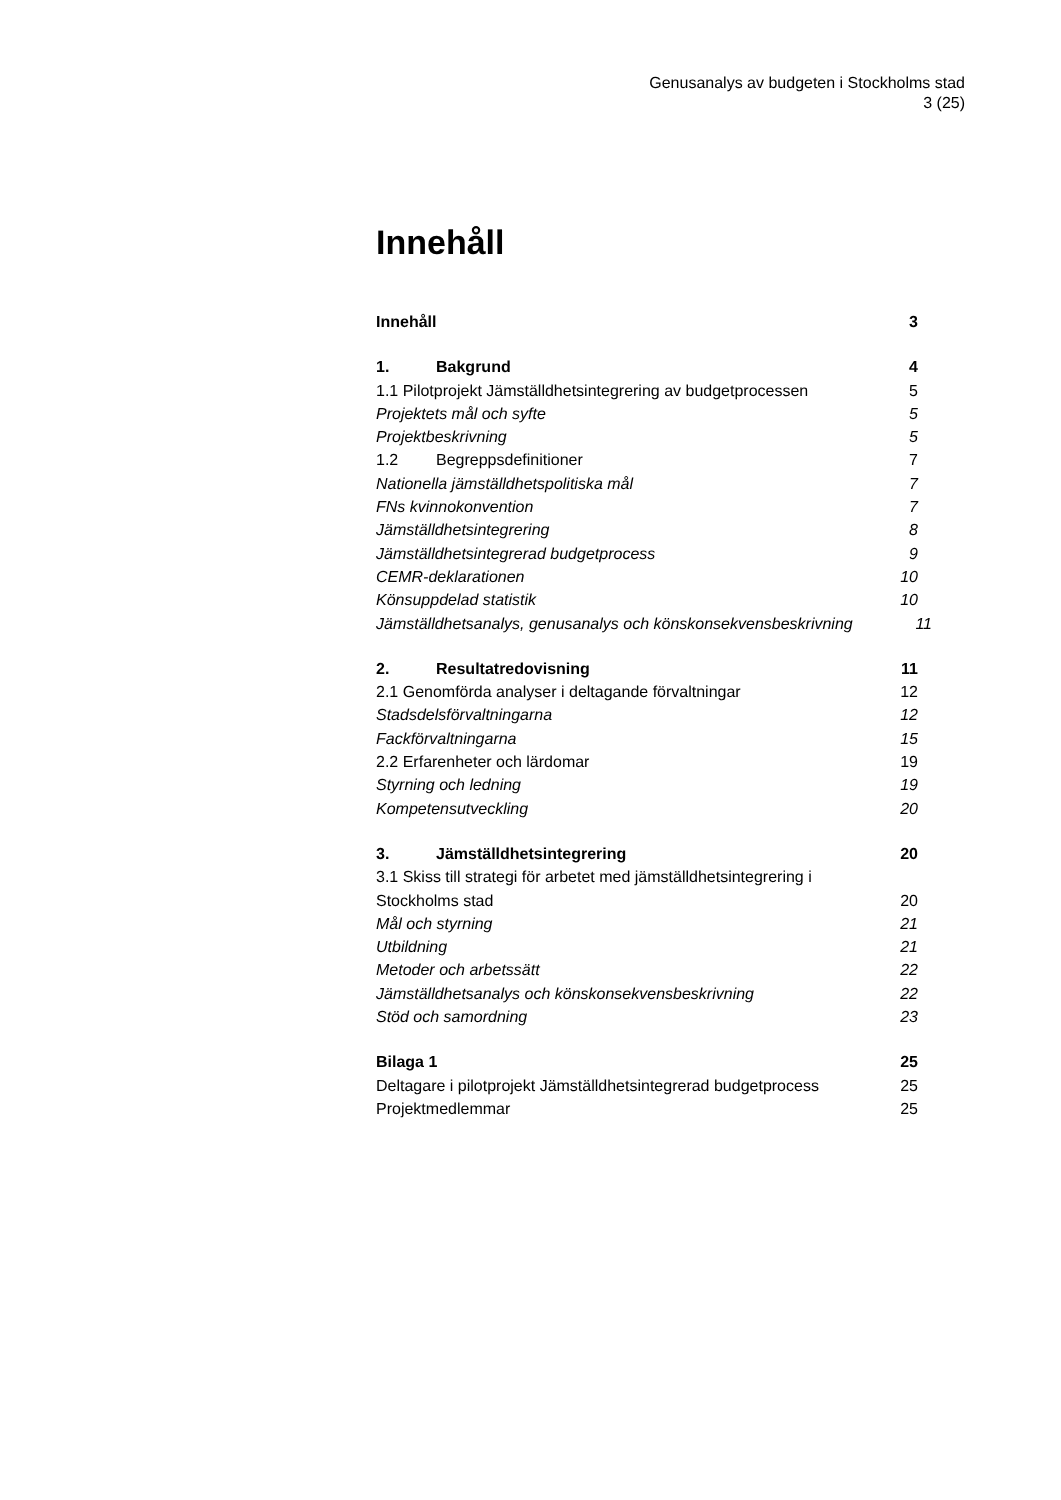Genusanalys av budgeten i Stockholms stad
3 (25)
Innehåll
Innehåll 3
1. Bakgrund 4
1.1 Pilotprojekt Jämställdhetsintegrering av budgetprocessen 5
Projektets mål och syfte 5
Projektbeskrivning 5
1.2 Begreppsdefinitioner 7
Nationella jämställdhetspolitiska mål 7
FNs kvinnokonvention 7
Jämställdhetsintegrering 8
Jämställdhetsintegrerad budgetprocess 9
CEMR-deklarationen 10
Könsuppdelad statistik 10
Jämställdhetsanalys, genusanalys och könskonsekvensbeskrivning 11
2. Resultatredovisning 11
2.1 Genomförda analyser i deltagande förvaltningar 12
Stadsdelsförvaltningarna 12
Fackförvaltningarna 15
2.2 Erfarenheter och lärdomar 19
Styrning och ledning 19
Kompetensutveckling 20
3. Jämställdhetsintegrering 20
3.1 Skiss till strategi för arbetet med jämställdhetsintegrering i
Stockholms stad 20
Mål och styrning 21
Utbildning 21
Metoder och arbetssätt 22
Jämställdhetsanalys och könskonsekvensbeskrivning 22
Stöd och samordning 23
Bilaga 1 25
Deltagare i pilotprojekt Jämställdhetsintegrerad budgetprocess 25
Projektmedlemmar 25